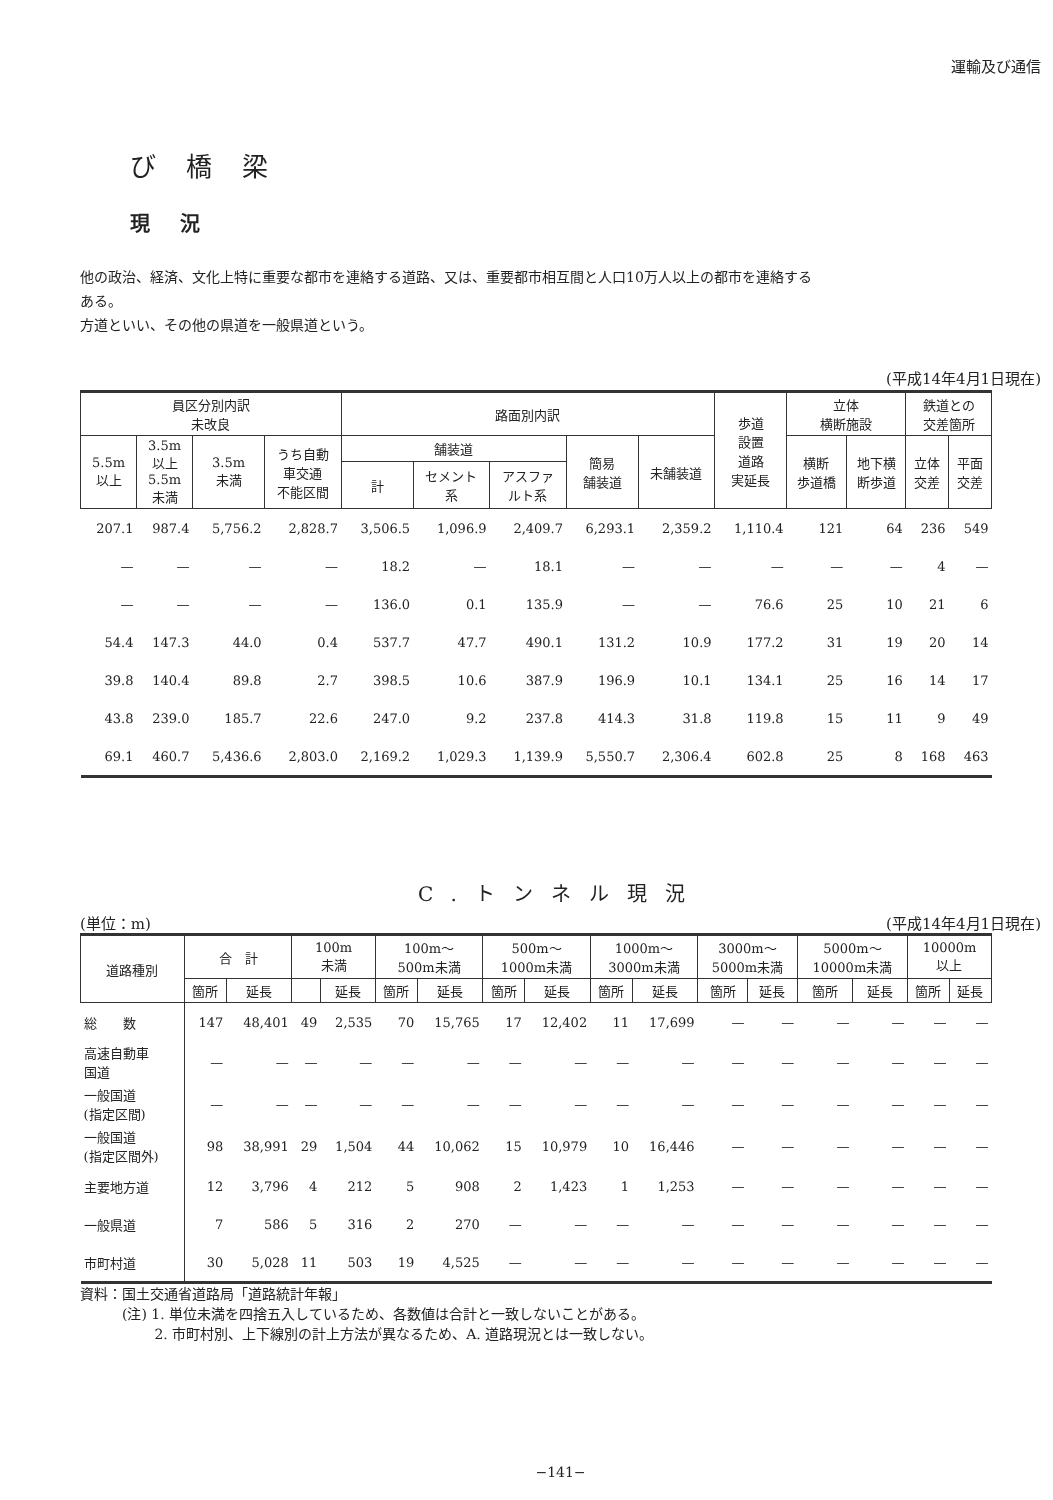運輸及び通信
び橋梁
現況
他の政治、経済、文化上特に重要な都市を連絡する道路、又は、重要都市相互間と人口10万人以上の都市を連絡する
ある。
方道といい、その他の県道を一般県道という。
(平成14年4月1日現在)
| 員区分別内訳 未改良 | | | | 路面別内訳 | | | | | 歩道 設置 道路 実延長 | 立体 横断施設 | | 鉄道との 交差箇所 | |
| --- | --- | --- | --- | --- | --- | --- | --- | --- | --- | --- | --- | --- | --- |
| 5.5m 以上 | 3.5m 以上 5.5m 未満 | 3.5m 未満 | うち自動 車交通 不能区間 | 舗装道 | | | 簡易 舗装道 | 未舗装道 | | 横断 歩道橋 | 地下横 断歩道 | 立体 交差 | 平面 交差 |
| | | | | 計 | セメント 系 | アスファ ルト系 | | | | | | | |
| 207.1 | 987.4 | 5,756.2 | 2,828.7 | 3,506.5 | 1,096.9 | 2,409.7 | 6,293.1 | 2,359.2 | 1,110.4 | 121 | 64 | 236 | 549 |
| — | — | — | — | 18.2 | — | 18.1 | — | — | — | — | — | 4 | — |
| — | — | — | — | 136.0 | 0.1 | 135.9 | — | — | 76.6 | 25 | 10 | 21 | 6 |
| 54.4 | 147.3 | 44.0 | 0.4 | 537.7 | 47.7 | 490.1 | 131.2 | 10.9 | 177.2 | 31 | 19 | 20 | 14 |
| 39.8 | 140.4 | 89.8 | 2.7 | 398.5 | 10.6 | 387.9 | 196.9 | 10.1 | 134.1 | 25 | 16 | 14 | 17 |
| 43.8 | 239.0 | 185.7 | 22.6 | 247.0 | 9.2 | 237.8 | 414.3 | 31.8 | 119.8 | 15 | 11 | 9 | 49 |
| 69.1 | 460.7 | 5,436.6 | 2,803.0 | 2,169.2 | 1,029.3 | 1,139.9 | 5,550.7 | 2,306.4 | 602.8 | 25 | 8 | 168 | 463 |
C.トンネル現況
(単位：m) (平成14年4月1日現在)
| 道路種別 | 合 計 | | 100m 未満 | | 100m～ 500m未満 | | 500m～ 1000m未満 | | 1000m～ 3000m未満 | | 3000m～ 5000m未満 | | 5000m～ 10000m未満 | | 10000m 以上 | |
| --- | --- | --- | --- | --- | --- | --- | --- | --- | --- | --- | --- | --- | --- | --- | --- | --- |
| | 箇所 | 延長 | | 延長 | 箇所 | 延長 | 箇所 | 延長 | 箇所 | 延長 | 箇所 | 延長 | 箇所 | 延長 | 箇所 | 延長 |
| 総 数 | 147 | 48,401 | 49 | 2,535 | 70 | 15,765 | 17 | 12,402 | 11 | 17,699 | — | — | — | — | — | — |
| 高速自動車 国道 | — | — | — | — | — | — | — | — | — | — | — | — | — | — | — | — |
| 一般国道 (指定区間) | — | — | — | — | — | — | — | — | — | — | — | — | — | — | — | — |
| 一般国道 (指定区間外) | 98 | 38,991 | 29 | 1,504 | 44 | 10,062 | 15 | 10,979 | 10 | 16,446 | — | — | — | — | — | — |
| 主要地方道 | 12 | 3,796 | 4 | 212 | 5 | 908 | 2 | 1,423 | 1 | 1,253 | — | — | — | — | — | — |
| 一般県道 | 7 | 586 | 5 | 316 | 2 | 270 | — | — | — | — | — | — | — | — | — | — |
| 市町村道 | 30 | 5,028 | 11 | 503 | 19 | 4,525 | — | — | — | — | — | — | — | — | — | — |
資料：国土交通省道路局「道路統計年報」
　　　(注) 1. 単位未満を四捨五入しているため、各数値は合計と一致しないことがある。
　　　　　 2. 市町村別、上下線別の計上方法が異なるため、A. 道路現況とは一致しない。
−141−